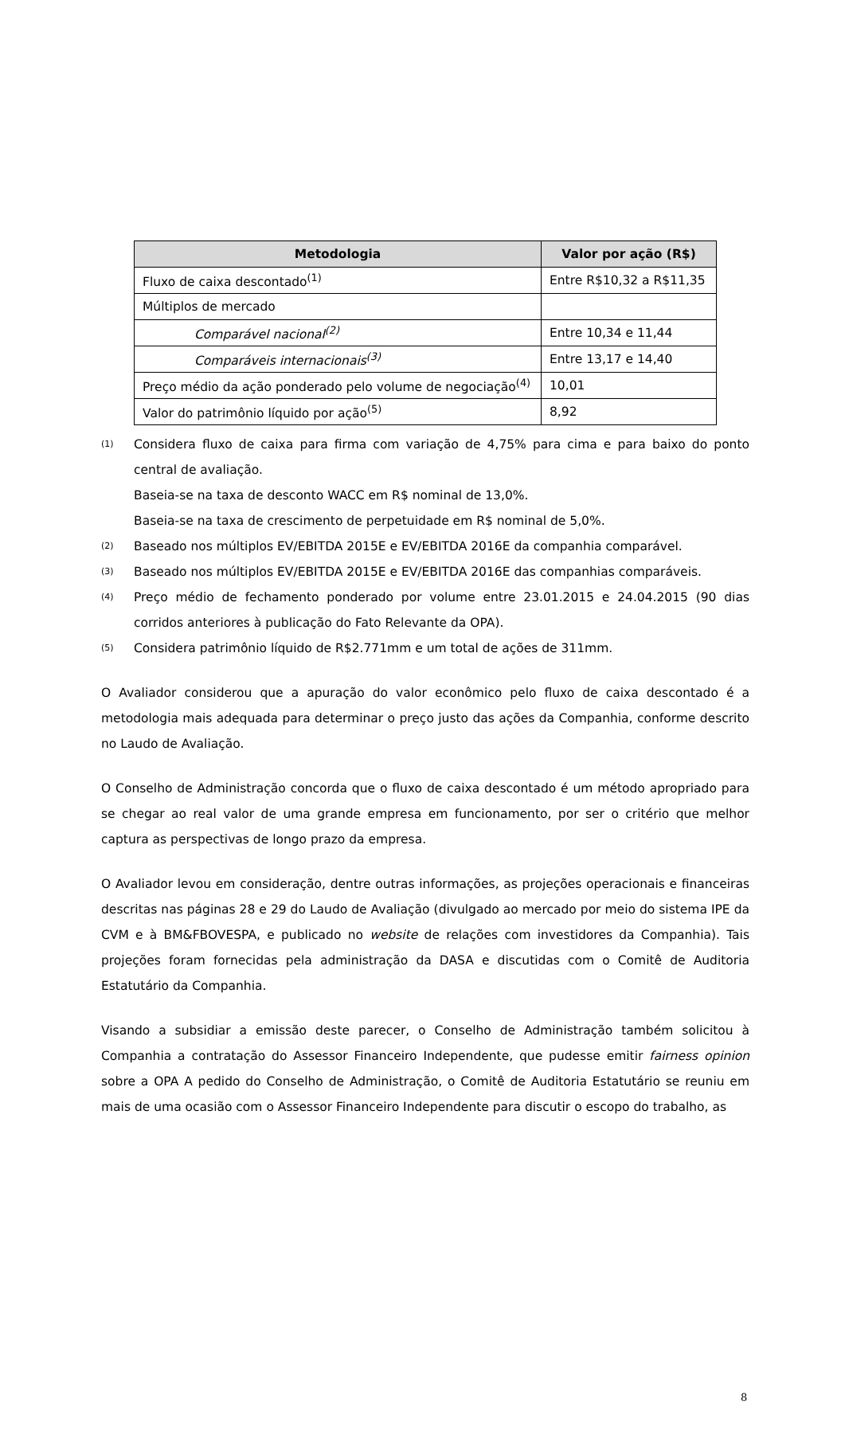| Metodologia | Valor por ação (R$) |
| --- | --- |
| Fluxo de caixa descontado<sup>(1)</sup> | Entre R$10,32 a R$11,35 |
| Múltiplos de mercado | |
| Comparável nacional<sup>(2)</sup> | Entre 10,34 e 11,44 |
| Comparáveis internacionais<sup>(3)</sup> | Entre 13,17 e 14,40 |
| Preço médio da ação ponderado pelo volume de negociação<sup>(4)</sup> | 10,01 |
| Valor do patrimônio líquido por ação<sup>(5)</sup> | 8,92 |
(1) Considera fluxo de caixa para firma com variação de 4,75% para cima e para baixo do ponto central de avaliação.
Baseia-se na taxa de desconto WACC em R$ nominal de 13,0%.
Baseia-se na taxa de crescimento de perpetuidade em R$ nominal de 5,0%.
(2) Baseado nos múltiplos EV/EBITDA 2015E e EV/EBITDA 2016E da companhia comparável.
(3) Baseado nos múltiplos EV/EBITDA 2015E e EV/EBITDA 2016E das companhias comparáveis.
(4) Preço médio de fechamento ponderado por volume entre 23.01.2015 e 24.04.2015 (90 dias corridos anteriores à publicação do Fato Relevante da OPA).
(5) Considera patrimônio líquido de R$2.771mm e um total de ações de 311mm.
O Avaliador considerou que a apuração do valor econômico pelo fluxo de caixa descontado é a metodologia mais adequada para determinar o preço justo das ações da Companhia, conforme descrito no Laudo de Avaliação.
O Conselho de Administração concorda que o fluxo de caixa descontado é um método apropriado para se chegar ao real valor de uma grande empresa em funcionamento, por ser o critério que melhor captura as perspectivas de longo prazo da empresa.
O Avaliador levou em consideração, dentre outras informações, as projeções operacionais e financeiras descritas nas páginas 28 e 29 do Laudo de Avaliação (divulgado ao mercado por meio do sistema IPE da CVM e à BM&FBOVESPA, e publicado no website de relações com investidores da Companhia). Tais projeções foram fornecidas pela administração da DASA e discutidas com o Comitê de Auditoria Estatutário da Companhia.
Visando a subsidiar a emissão deste parecer, o Conselho de Administração também solicitou à Companhia a contratação do Assessor Financeiro Independente, que pudesse emitir fairness opinion sobre a OPA A pedido do Conselho de Administração, o Comitê de Auditoria Estatutário se reuniu em mais de uma ocasião com o Assessor Financeiro Independente para discutir o escopo do trabalho, as
8